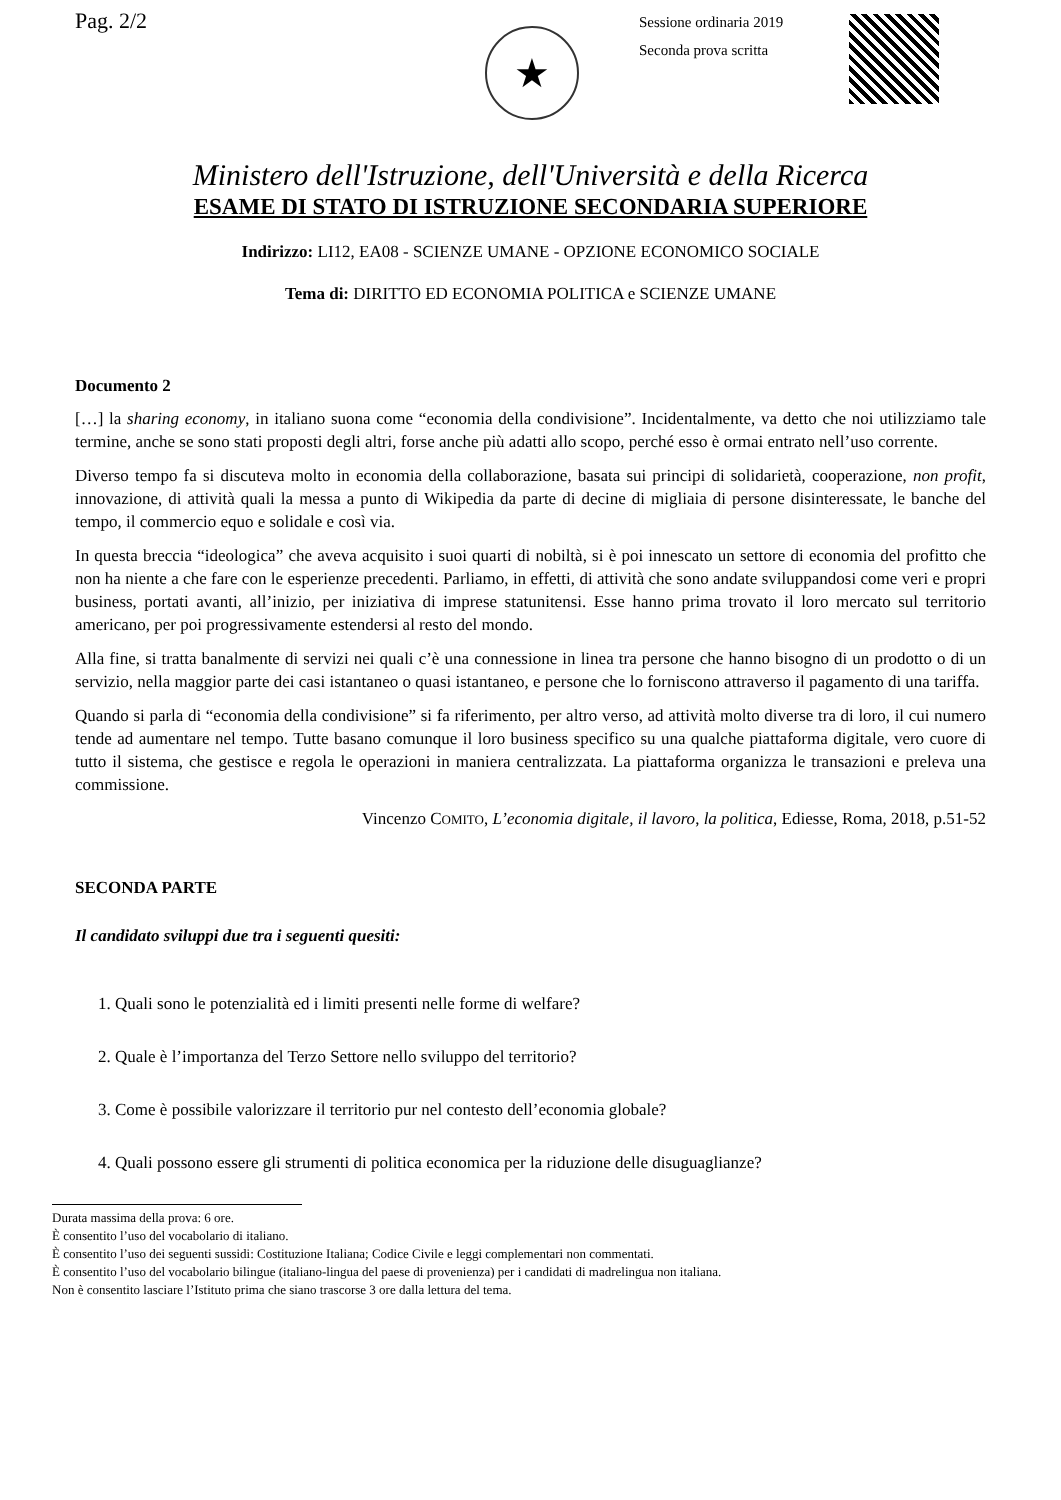Pag. 2/2
★
Sessione ordinaria 2019
Seconda prova scritta
Ministero dell'Istruzione, dell'Università e della Ricerca
ESAME DI STATO DI ISTRUZIONE SECONDARIA SUPERIORE
Indirizzo: LI12, EA08 - SCIENZE UMANE - OPZIONE ECONOMICO SOCIALE
Tema di: DIRITTO ED ECONOMIA POLITICA e SCIENZE UMANE
Documento 2
[…] la sharing economy, in italiano suona come “economia della condivisione”. Incidentalmente, va detto che noi utilizziamo tale termine, anche se sono stati proposti degli altri, forse anche più adatti allo scopo, perché esso è ormai entrato nell’uso corrente.
Diverso tempo fa si discuteva molto in economia della collaborazione, basata sui principi di solidarietà, cooperazione, non profit, innovazione, di attività quali la messa a punto di Wikipedia da parte di decine di migliaia di persone disinteressate, le banche del tempo, il commercio equo e solidale e così via.
In questa breccia “ideologica” che aveva acquisito i suoi quarti di nobiltà, si è poi innescato un settore di economia del profitto che non ha niente a che fare con le esperienze precedenti. Parliamo, in effetti, di attività che sono andate sviluppandosi come veri e propri business, portati avanti, all’inizio, per iniziativa di imprese statunitensi. Esse hanno prima trovato il loro mercato sul territorio americano, per poi progressivamente estendersi al resto del mondo.
Alla fine, si tratta banalmente di servizi nei quali c’è una connessione in linea tra persone che hanno bisogno di un prodotto o di un servizio, nella maggior parte dei casi istantaneo o quasi istantaneo, e persone che lo forniscono attraverso il pagamento di una tariffa.
Quando si parla di “economia della condivisione” si fa riferimento, per altro verso, ad attività molto diverse tra di loro, il cui numero tende ad aumentare nel tempo. Tutte basano comunque il loro business specifico su una qualche piattaforma digitale, vero cuore di tutto il sistema, che gestisce e regola le operazioni in maniera centralizzata. La piattaforma organizza le transazioni e preleva una commissione.
Vincenzo COMITO, L’economia digitale, il lavoro, la politica, Ediesse, Roma, 2018, p.51-52
SECONDA PARTE
Il candidato sviluppi due tra i seguenti quesiti:
1. Quali sono le potenzialità ed i limiti presenti nelle forme di welfare?
2. Quale è l’importanza del Terzo Settore nello sviluppo del territorio?
3. Come è possibile valorizzare il territorio pur nel contesto dell’economia globale?
4. Quali possono essere gli strumenti di politica economica per la riduzione delle disuguaglianze?
Durata massima della prova: 6 ore.
È consentito l’uso del vocabolario di italiano.
È consentito l’uso dei seguenti sussidi: Costituzione Italiana; Codice Civile e leggi complementari non commentati.
È consentito l’uso del vocabolario bilingue (italiano-lingua del paese di provenienza) per i candidati di madrelingua non italiana.
Non è consentito lasciare l’Istituto prima che siano trascorse 3 ore dalla lettura del tema.